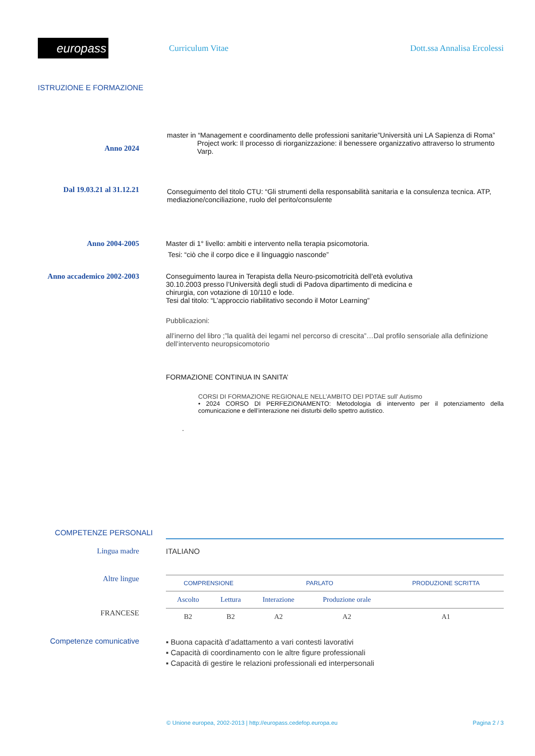europass
Curriculum Vitae Dott.ssa Annalisa Ercolessi
ISTRUZIONE E FORMAZIONE
Anno 2024
master in “Management e coordinamento delle professioni sanitarie”Università uni LA Sapienza di Roma”
Project work: Il processo di riorganizzazione: il benessere organizzativo attraverso lo strumento Varp.
Dal 19.03.21 al 31.12.21
Conseguimento del titolo CTU: “Gli strumenti della responsabilità sanitaria e la consulenza tecnica. ATP, mediazione/conciliazione, ruolo del perito/consulente
Anno 2004-2005 Master di 1° livello: ambiti e intervento nella terapia psicomotoria.
Tesi: “ciò che il corpo dice e il linguaggio nasconde”
Anno accademico 2002-2003 Conseguimento laurea in Terapista della Neuro-psicomotricità dell’età evolutiva 30.10.2003 presso l’Università degli studi di Padova dipartimento di medicina e chirurgia, con votazione di 10/110 e lode.
Tesi dal titolo: “L’approccio riabilitativo secondo il Motor Learning”
Pubblicazioni:
all’inerno del libro ;”la qualità dei legami nel percorso di crescita”…Dal profilo sensoriale alla definizione dell’intervento neuropsicomotorio
FORMAZIONE CONTINUA IN SANITA’
CORSI DI FORMAZIONE REGIONALE NELL’AMBITO DEI PDTAE sull’ Autismo
• 2024 CORSO DI PERFEZIONAMENTO: Metodologia di intervento per il potenziamento della comunicazione e dell’interazione nei disturbi dello spettro autistico.
.
COMPETENZE PERSONALI
Lingua madre ITALIANO
Altre lingue
FRANCESE
| COMPRENSIONE | | PARLATO | | PRODUZIONE SCRITTA |
| --- | --- | --- | --- | --- |
| Ascolto | Lettura | Interazione | Produzione orale | |
| B2 | B2 | A2 | A2 | A1 |
Competenze comunicative
▪ Buona capacità d’adattamento a vari contesti lavorativi
▪ Capacità di coordinamento con le altre figure professionali
▪ Capacità di gestire le relazioni professionali ed interpersonali
© Unione europea, 2002-2013 | http://europass.cedefop.europa.eu
Pagina 2 / 3